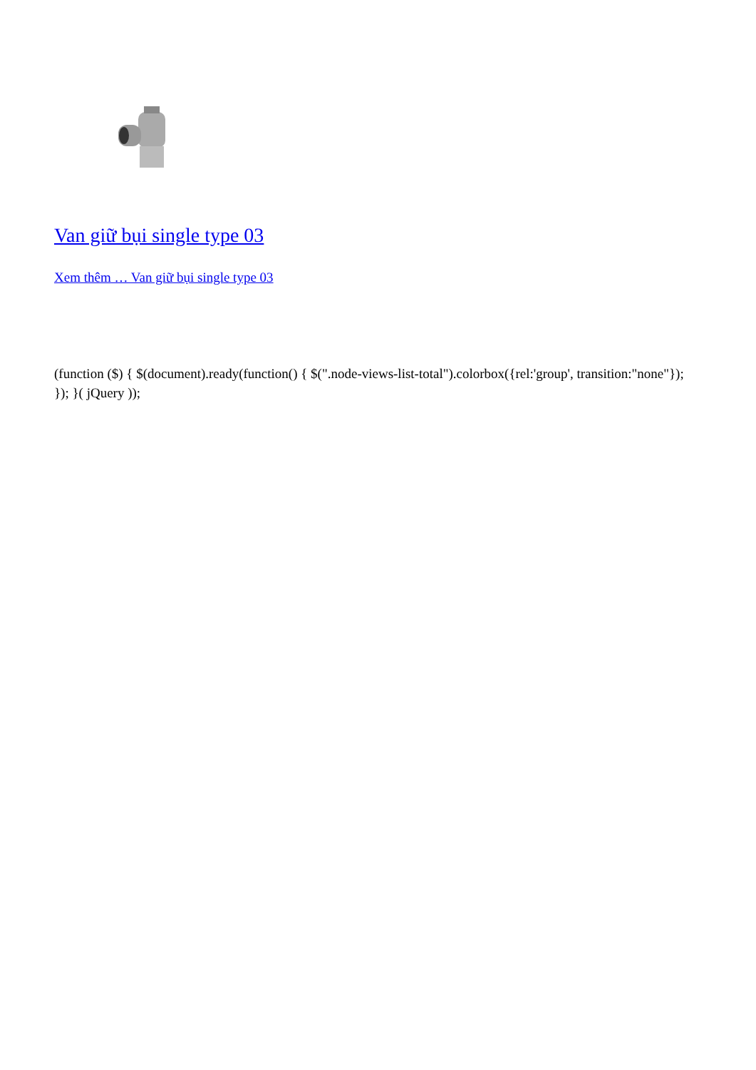Van giữ bụi single type 03
Xem thêm … Van giữ bụi single type 03
(function ($) { $(document).ready(function() { $(".node-views-list-total").colorbox({rel:'group', transition:"none"}); }); }( jQuery ));